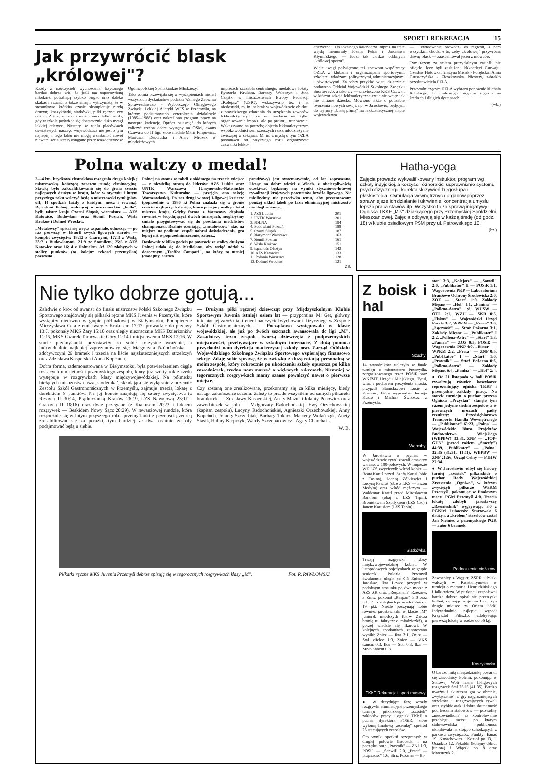SPORT I REKREACJA 15
Jak przywrócić blask „królowej"?
Każdy z nauczycieli wychowania fizycznego bardzo dobrze wie, że jeśli ma usportowioną młodzież, potrafiącą szybko biegać oraz daleko skakać i rzucać, a także silną i wytrzymałą, to w stosunkowo krótkim czasie skompletuje niezłą drużynę koszykówki, siatkówki, piłki ręcznej czy nożnej. A taką młodzież można mieć tylko wtedy, gdy w szkole poświęca się dostatecznie dużo uwagi lekkiej atletyce. Niestety, w wielu placówkach oświatowych naszego województwa nie jest z tym najlepiej i tego faktu nie mogą przesłaniać nawet niewątpliwe sukcesy osiągane przez lekkoatletów w
Ogólnopolskiej Spartakiadzie Młodzieży.
Taka opinia przewijała się w wystąpieniach niemal wszystkich dyskutantów podczas Walnego Zebrania Sprawozdawczo - Wyborczego Okręgowego Związku Lekkiej Atletyki WFS w Przemyślu, na którym podsumowano czteroletnią działalność (1985—1988) oraz nakreślono program pracy na następną kadencję. Oprócz osiągnięć, do których zaliczyć trzeba dobre występy na OSM, awans Czuwaju do II ligi, złote medale Marii Filipowicz, Mariusza Depciucha i Anny Mrozek w młodzieżowych
imprezach szczebla centralnego, medalowe lokaty Ryszarda Krukara, Barbary Wołoszyn i Jana Cząstki w mistrzostwach Europy Federacji „Kolejarz" (USIC), wskazywano też i na niedostatki, m. in. na brak w województwie obiektu z prawdziwego zdarzenia do urządzania zawodów lekkoatletycznych, co uniemożliwia nie tylko organizowanie imprez, ale po prostu... trenowanie. Wskazywano na potrzebę objęcia lekkoatletycznym współzawodnictwem szerszych rzesz młodzieży nie ćwiczącej w sekcjach. M. in. z myślą o tym OZLA postanowił od przyszłego roku organizować „czwartki lekko-
atletyczne". Do lokalnego kalendarza imprez na stałe wejdą memoriały Józefa Pelca i Jarosława Kłymińskiego — ludzi tak bardzo oddanych „królowej sportu".
Wiele uwagi poświęcono też sprawom współpracy OZLA z klubami i organizacjami sportowymi, szkołami, władzami politycznymi, administracyjnymi i oświatowymi. Za dobry przykład w tej dziedzinie podawano Oddział Wojewódzki Szkolnego Związku Sportowego, a jako zły — przytoczono KKS Czuwaj, w którym sekcja lekkoatletyczna czuje się wciąż jak nie chciane dziecko. Mówiono także o potrzebie tworzenia nowych sekcji, np. w Jarosławiu, będącym do tej pory „białą plamą" na lekkoatletycznej mapie województwa,
— Likwidowanie prowadzi do regresu, a nam wszystkim chodzi o to, żeby „królowej" przywrócić dawny blask — zaakcentował jeden z mówców.
Tym razem za stołem prezydialnym zasiedli nie oficjele, lecz byli zasłużeni lekkoatleci Czuwaju: Czesław Hołówka, Grażyna Misiak - Porębska i Anna Gruszczyńska - Cieszkowska. Niestety, zabrakło przedstawiciela PZLA.
Przewodniczącym OZLA wybrano ponownie Michała Rabskiego, b. czołowego biegacza regionu na średnich i długich dystansach.
(wb.)
Polna walczy o medal!
2—4 bm. brydżowa ekstraklasa rozegrała drugą kolejkę mistrzowską, kończącą zarazem rundę eliminacyjną. Stawką było zakwalifikowanie się do grona sześciu najlepszych drużyn w kraju, które w styczniu i lutym przyszłego roku walczyć będą o mistrzowski tytuł (play-off, 10 spotkań każdy z każdym: mecz i rewanż). Rywalami Polnej, walczącej w warszawskim „kotle", byli: mistrz kraju Czarni Słupsk, wicemistrz — AZS Katowice, Budowlani oraz Stomil Poznań, Wisła Kraków i Dolmel Wrocław.
„Metalowcy" spisali się wręcz wspaniale, odnosząc — po raz pierwszy w historii swych ligowych startów — komplet zwycięstw: 18:12 z Czarnymi, 17:13 z Wisłą, 23:7 z Budowlanymi, 21:9 ze Stomilem, 25:5 z AZS Katowice oraz 16:14 z Dolmelem. Aż 120 zdobytych w stolicy punktów (to kolejny rekord przemyślan) pozwoliło
Polnej na awans w tabeli z siódmego na trzecie miejsce — z niewielką stratą do liderów: AZS Lublin oraz UNTK Warszawa (Ursynowsko-Natolińskie Towarzystwo Kulturalne — przejęło ono sekcję Warszawianki). Po raz drugi w swej I-ligowej karierze (poprzednio w 1986 r.) Polna znalazła się w gronie sześciu najlepszych drużyn, które podejmą walkę o tytuł mistrza kraju. Gdyby forma z Warszawy dopisała również w decydujących dwóch turniejach, moglibyśmy śmiało przygotowywać się do powitania medalistów championatu. Realnie oceniając, „metalowców" stać na miejsce na podium: zespół nabrał doświadczenia, gra lepiej niż w poprzednim sezonie, zatem...
Dosłownie w kilka godzin po powrocie ze stolicy drużyna Polnej udała się do Mediolanu, aby wziąć udział w dorocznym „Troffeo Campari", na który to turniej (dodajmy, bardzo
prestiżowy) jest systematycznie, od lat, zapraszana. Licząc na dobre wieści z Włoch, z niecierpliwością oczekiwać będziemy na wyniki styczniowo-lutowej rywalizacji krajowych potentatów brydża ligowego. Nie mielibyśmy nic przeciwko temu, aby prezentowany poniżej układ tabeli po fazie eliminacyjnej mistrzostw nie uległ zmianie...
| 1. AZS Lublin | 201 |
| 2. UNTK Warszawa | 201 |
| 3. POLNA | 194 |
| 4. Budowlani Poznań | 188 |
| 5. Czarni Słupsk | 187 |
| 6. Marymont Warszawa | 163 |
| 7. Stomil Poznań | 161 |
| 8. Wisła Kraków | 151 |
| 9. Łączność Olsztyn | 142 |
| 10. AZS Katowice | 133 |
| 11. Polonia Warszawa | 128 |
| 12. Dolmel Wrocław | 121 |
ZB.
Hatha-yoga
Zajęcia prowadzi wykwalifikowany instruktor, program wg szkoły indyjskiej, a korzyści różnorakie: usprawnienie systemu psychofizycznego, korekta skrzywień kręgosłupa i płaskostopia, stymulacja wewnętrznych organów poprzez sprawniejsze ich działanie i ukrwienie, koncentracja umysłu, lepsza praca stawów itp. Wszystko to za sprawą inicjatywy Ogniska TKKF „Miś" działającego przy Przemyskiej Spółdzielni Mieszkaniowej. Zajęcia odbywają się w każdą środę (od godz. 18) w klubie osiedlowym PSM przy ul. Pstrowskiego 10.
(bz.)
Nie tylko dobrze gotują...
Zaledwie o krok od awansu do finału mistrzostw Polski Szkolnego Związku Sportowego znajdowały się piłkarki ręczne MKS Juvenia w Przemyślu, które wystąpiły niedawno w grupie półfinałowej w Białymstoku. Podopieczne Mieczysława Geta zremisowały z Krakusem 17:17, prowadząc do przerwy 13:7, pokonały MKS Żary 15:10 oraz uległy nieznacznie MKS Dzierżoniów 11:15, MKS Gwarek Tarnowskie Góry 11:14 i miejscowemu MKS 12:16. W sumie przemyślanki pozostawiły po sobie korzystne wrażenie, a indywidualnie najlepiej zaprezentowały się: Małgorzata Radochońska — zdobywczyni 26 bramek i trzecia na liście najskuteczniejszych strzelczyń oraz Zdzisława Kasperska i Anna Kopciuch.
Dobra forma, zademonstrowana w Białymstoku, była potwierdzeniem ciągle rosnących umiejętności przemyskiego zespołu, który już szósty rok z rzędu występuje w rozgrywkach klasy międzywojewódzkiej. Na półmetku bieżących mistrzostw nasza „siódemka", składająca się wyłącznie z uczennic Zespołu Szkół Gastronomicznych w Przemyślu, zajmuje trzecią lokatę z dorobkiem 8 punktów. Na jej koncie znajdują się cztery zwycięstwa (z Resovią II 30:14, Prądniczanką Kraków 26:19, LZS Nawojową 23:17 i Cracovią II 18:16) oraz dwie przegrane (z Krakusem 20:23 i liderem rozgrywek — Beskidem Nowy Sącz 20:29). W rewanżowej rundzie, która rozpocznie się w lutym przyszłego roku, przemyślanki z pewnością zechcą zrehabilitować się za porażki, tym bardziej że dwa ostatnie zespoły podejmować będą u siebie.
— Drużyna piłki ręcznej dziewcząt przy Międzyszkolnym Klubie Sportowym Juvenia istnieje osiem lat — przypomina M. Get, główny inicjator jej założenia, trener i nauczyciel wychowania fizycznego w Zespole Szkół Gastronomicznych. — Początkowo występowała w klasie wojewódzkiej, ale już po dwóch sezonach awansowała do ligi „M". Zasadniczy trzon zespołu tworzą dziewczęta z podprzemyskich miejscowości, przebywające w szkolnym internacie. Z dużą pomocą przychodzi nam dyrekcja macierzystej szkoły oraz Zarząd Oddziału Wojewódzkiego Szkolnego Związku Sportowego wspierający finansowo sekcję. Zdaję sobie sprawę, że w związku z dużą rotacją personalną w moim zespole, który rokrocznie po ukończeniu szkoły opuszcza po kilka zawodniczek, trudno nam marzyć o większych sukcesach. Niemniej w tegorocznych rozgrywkach mamy szanse powalczyć nawet o pierwsze miejsce.
Czy zostaną one zrealizowane, przekonamy się za kilka miesięcy, kiedy nastąpi zakończenie sezonu. Zależy to przede wszystkim od samych piłkarek: bramkarek — Zdzisławy Kasperskiej, Anety Mazur i Jolanty Popowicz oraz zawodniczek w polu — Małgorzaty Radochońskiej, Ewy Orzechowskiej (kapitan zespołu), Lucyny Radochońskiej, Agnieszki Orzechowskiej, Anny Kopciuch, Jolanty Szczerbiak, Barbary Tokarz, Marzeny Wolańczyk, Anety Stasik, Haliny Kasprzyk, Wandy Szczepanowicz i Agaty Charchalis.
W. B.
Piłkarki ręczne MKS Juvenia Przemyśl dobrze spisują się w tegorocznych rozgrywkach klasy „M". Fot. R. PAWŁOWSKI
Z boisk i hal
Szachy
14 zawodników walczyło w finale turnieju o mistrzostwo Przemyśla, zorganizowanego przez POSiR oraz WKFSiT Urzędu Miejskiego. Tytuł, wraz z pucharem prezydenta miasta, przypadł Stanisławowi Lusio z Kosienic, który wyprzedził Jerzego Kuzio i Michała Świszcza z Przemyśla.
Warcaby
W Jarosławiu o prymat w województwie rywalizowali amatorzy warcabów 100-polowych. W imprezie WZ LZS zwyciężyli: wśród kobiet — Beata Karuś przed Józefą Karuś (obie z Tapina), Joanną Żółkiewicz i Lucyną Pawluś (obie z LKS — Bizon Medyka) oraz wśród mężczyzn — Waldemar Karuś przed Mirosławem Baranem (obaj z LZS Tapin), Bronisławem Szpilykiem (LZS Gać) i Janem Karusiem (LZS Tapin).
Siatkówka
Trwają rozgrywki klasy międzywojewódzkiej kobiet. W listopadowych pojedynkach w grupie seniorek Polonia Przemyśl dwukrotnie uległa po 0:3 Zniczowi Jarosław, Ikar Łowce przegrał w podobnym stosunku po dwa mecze z AZS AR oraz „Respanem" Rzeszów, a Znicz pokonał „Respan" 3:0 oraz 3:1. Po 5 kolejkach prowadzi Znicz z 19 pkt. Nieźle poczynają sobie również jarosławianki w klasie „M" juniorek młodszych (barw Znicza bronią tu faktycznie młodziczki!), a gorzej wiedzie się Ikarowi. W kolejnych spotkaniach zanotowano wyniki: Znicz — Ikar 3:1, Znicz — Stal Mielec 1:3, Znicz — MKS Łańcut 0:3, Ikar — Stal 0:3, Ikar — MKS Łańcut 0:3.
TKKF Rekreacja i sport masowy
● W decydującą fazę weszły rozgrywki eliminacyjne przemyskiego turnieju piłkarskiego „szóstek" zakładów pracy i ognisk TKKF o puchar dyrektora POSiR, które wyłonią finałową „ósemkę" spośród 25 startujących zespołów.
Oto wyniki spotkań rozegranych w drugiej połowie listopada i na początku bm.: „Prawnik" — ZNP 1:3, POSiR — „Sanwil" 2:0, „Praca" — „Łączność" 1:6, Straż Pożarna — Bi-
stor" 3:3, „Kolejarz" — „Sanwil" 2:0, „Publikator" II — POSiR 1:1, Wagonownia PKP — Laboratorium Branżowe Ochrony Środowiska 2:0, ZOZ — „Start" 1:0, Zakłady Mięsne — „Hol" 1:1, „Fanina" — „Pollena-Astra" 1:8, WUSW — OTL 2:1, WZU — SKR 0:5, „Fiskus" — Wojewódzki Urząd Poczty 3:2, WPKM — „Praca" 3:0, „Łączność" — Straż Pożarna 3:1, Zakłady Mięsne — „Publikator" I 2:2, „Pollena-Astra" — „Start" 1:3, „Fanina" — ZOZ 0:5, POSiR — Wagonownia PKP 4:0, „Bistor" — WPKM 2:2, „Praca" — ZNP 0:5, „Publikator" I — „Start" 1:0, „Prawnik" — Straż Pożarna 0:6, „Pollena-Astra" — Zakłady Mięsne, 0:4, „Fanina" — „Hol" 2:4.
● Od 21 listopada w hali POSiR rywalizują również koszykarze reprezentujący ogniska TKKF i przemyskie zakłady pracy. Na starcie turnieju o puchar prezesa Ogniska „Przystań" stanęło tym razem jedynie siedem zespołów, a w pierwszych meczach padły rezultaty: Przedsiębiorstwo Transportu Handlu Wewnętrznego — „Publikator" 60:23, „Polna" — Wojewódzkie Biuro Projektów Budownictwa Wiejskiego (WBPBW) 33:31, ZNP — „TOP-GUN" (przed rokiem „Smerfy") 44:39, „Publikator" — „Polna" 32:35 (31:31, 11:11), WBPBW — ZNP 21:56, Urząd Celny — PTHW 27:34.
● W Jarosławiu odbył się halowy turniej „szóstek" piłkarskich o puchar Rady Wojewódzkiej Zrzeszenia „Ogniwo", w którym zwyciężyli piłkarze WPKM Przemyśl, pokonując w finałowym meczu PGM Przemyśl 4:0. Trzecią lokatę zdobyli jarosławscy „Rzemieślnik" wygrywając 3:0 z PGKiM Lubaczów. Startowało 6 drużyn, a „królem" strzelców został Jan Niemiec z przemyskiego PGK — autor 6 bramek.
Podnoszenie ciężarów
Zawodnicy z Węgier, ZSRR i Polski walczyli w Konstantynowie w turnieju o memoriał Henrudzińskiego i Jałkiewicza. W punktacji zespołowej bardzo dobrze spisał się przemyski Polbut, zajmując w gronie 15 drużyn drugie miejsce za Orlem Łódź. Indywidualnie najlepiej wypadł Krzysztof Piliszko, zdobywając pierwszą lokatę w wadze do 56 kg.
Koszykówka
O bardzo miłą niespodziankę postarali się zawodnicy Polonii, pokonując w Stalowej Woli lidera II-ligowych rozgrywek Stal 75:65 (41:35). Bardzo uważna i skuteczna gra w obronie, „wyłączenie" z gry najgroźniejszych strzelców i rozgrywających rywali oraz szybkie ataki i dobra skuteczność pod koszem stalowców — pozwoliły „niedźwiadkom" na kontrolowanie przebiegu meczu po którym stalowowolska publiczność oklaskiwała na stojąco schodzących z parkietu zwycięzców. Punkty: Banaś 19, Kunachowicz i Kozioł po 13, J. Osiadacz 12, Pękalski (kolejny debiut juniora) i Wiącek po 8 oraz Mateuszuk 2.